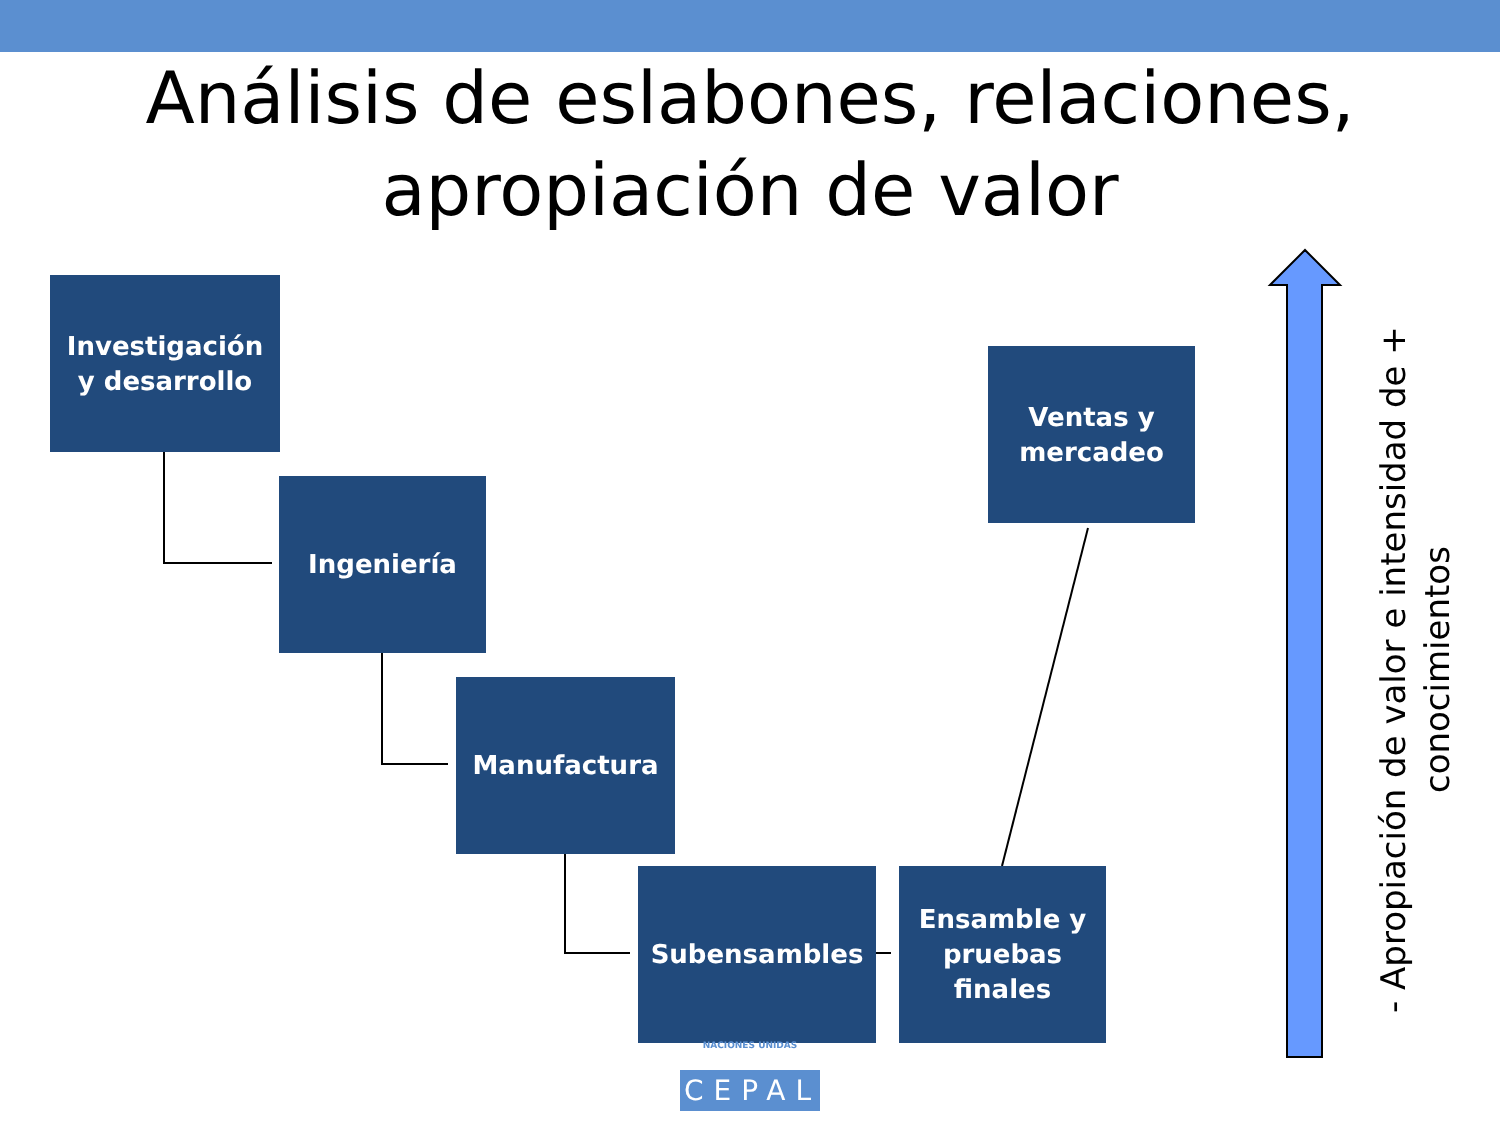Análisis de eslabones, relaciones,
apropiación de valor
Investigación
y desarrollo
Ingeniería
Manufactura
Subensambles
Ensamble y
pruebas
finales
Ventas y
mercadeo
- Apropiación de valor e intensidad de +
conocimientos
NACIONES UNIDAS
CEPAL